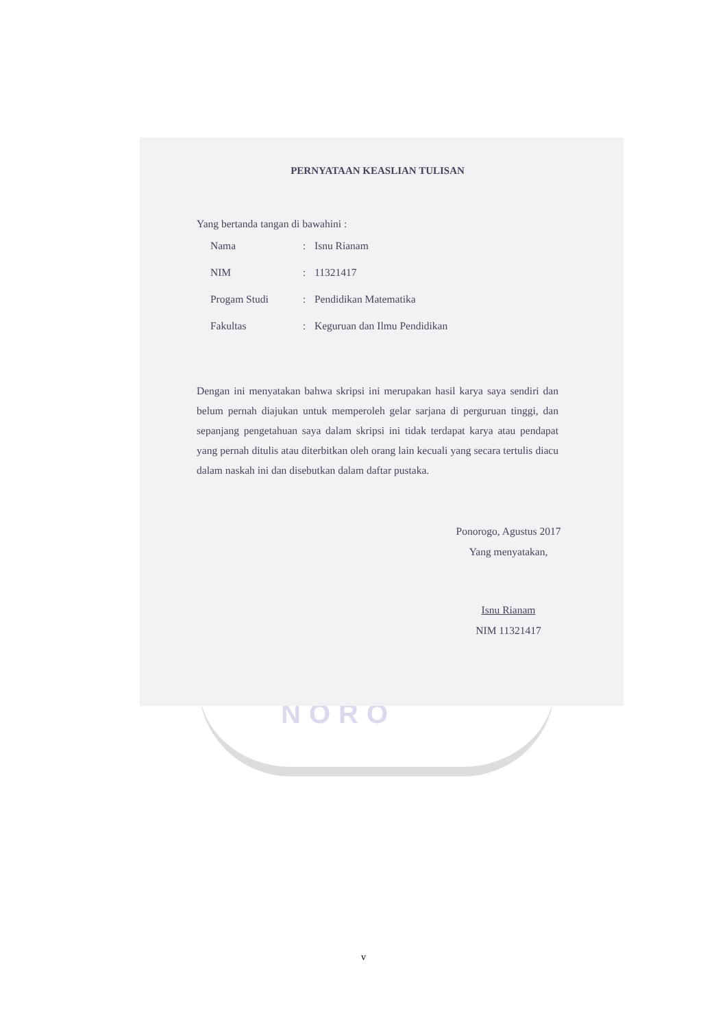NORO
PERNYATAAN KEASLIAN TULISAN
Yang bertanda tangan di bawahini :
| Nama | : | Isnu Rianam |
| NIM | : | 11321417 |
| Progam Studi | : | Pendidikan Matematika |
| Fakultas | : | Keguruan dan Ilmu Pendidikan |
Dengan ini menyatakan bahwa skripsi ini merupakan hasil karya saya sendiri dan belum pernah diajukan untuk memperoleh gelar sarjana di perguruan tinggi, dan sepanjang pengetahuan saya dalam skripsi ini tidak terdapat karya atau pendapat yang pernah ditulis atau diterbitkan oleh orang lain kecuali yang secara tertulis diacu dalam naskah ini dan disebutkan dalam daftar pustaka.
Ponorogo, Agustus 2017
Yang menyatakan,
Isnu Rianam
NIM 11321417
v